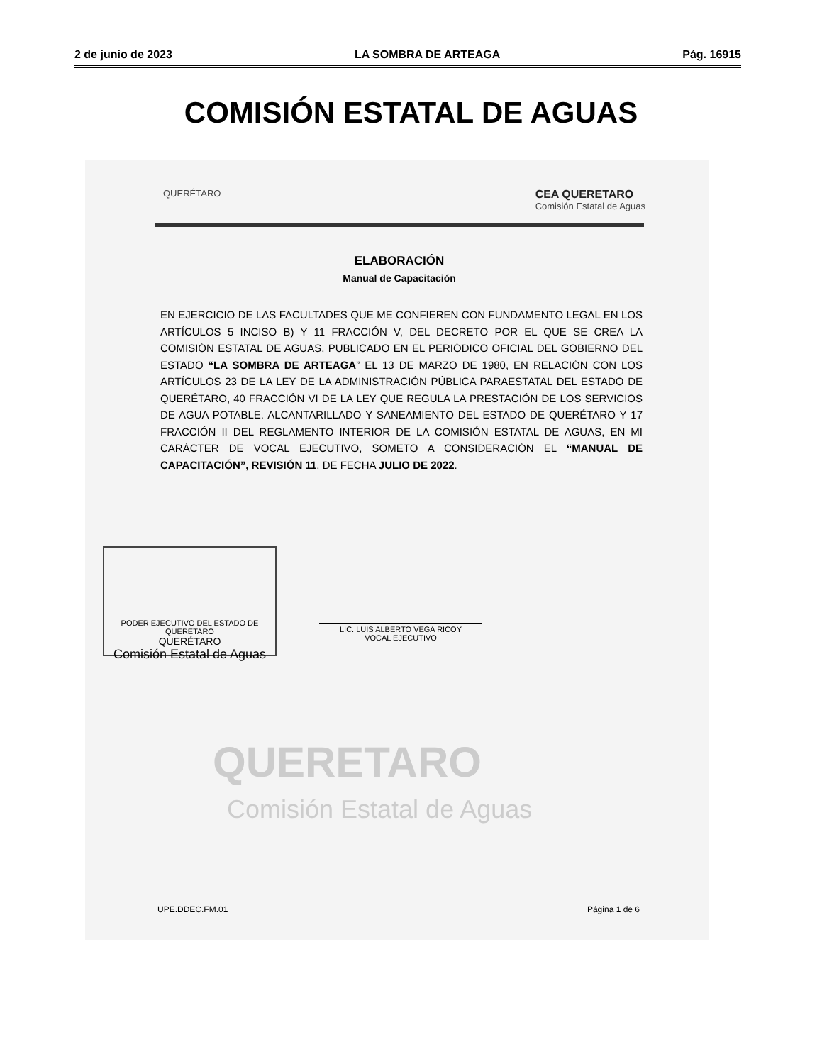2 de junio de 2023 LA SOMBRA DE ARTEAGA Pág. 16915
COMISIÓN ESTATAL DE AGUAS
QUERÉTARO CEA QUERETARO
Comisión Estatal de Aguas
ELABORACIÓN
Manual de Capacitación
EN EJERCICIO DE LAS FACULTADES QUE ME CONFIEREN CON FUNDAMENTO LEGAL EN LOS ARTÍCULOS 5 INCISO B) Y 11 FRACCIÓN V, DEL DECRETO POR EL QUE SE CREA LA COMISIÓN ESTATAL DE AGUAS, PUBLICADO EN EL PERIÓDICO OFICIAL DEL GOBIERNO DEL ESTADO “LA SOMBRA DE ARTEAGA” EL 13 DE MARZO DE 1980, EN RELACIÓN CON LOS ARTÍCULOS 23 DE LA LEY DE LA ADMINISTRACIÓN PÚBLICA PARAESTATAL DEL ESTADO DE QUERÉTARO, 40 FRACCIÓN VI DE LA LEY QUE REGULA LA PRESTACIÓN DE LOS SERVICIOS DE AGUA POTABLE. ALCANTARILLADO Y SANEAMIENTO DEL ESTADO DE QUERÉTARO Y 17 FRACCIÓN II DEL REGLAMENTO INTERIOR DE LA COMISIÓN ESTATAL DE AGUAS, EN MI CARÁCTER DE VOCAL EJECUTIVO, SOMETO A CONSIDERACIÓN EL “MANUAL DE CAPACITACIÓN”, REVISIÓN 11, DE FECHA JULIO DE 2022.
PODER EJECUTIVO DEL ESTADO DE QUERETARO
QUERÉTARO
Comisión Estatal de Aguas
LIC. LUIS ALBERTO VEGA RICOY
VOCAL EJECUTIVO
QUERETARO
Comisión Estatal de Aguas
UPE.DDEC.FM.01 Página 1 de 6